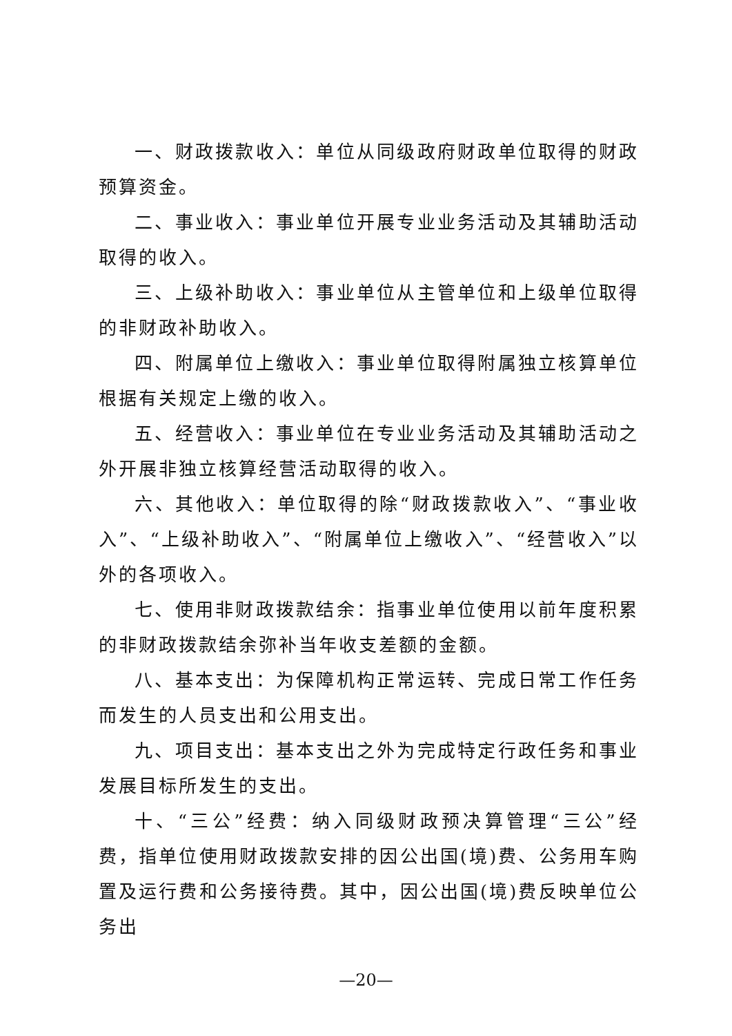一、财政拨款收入：单位从同级政府财政单位取得的财政预算资金。
二、事业收入：事业单位开展专业业务活动及其辅助活动取得的收入。
三、上级补助收入：事业单位从主管单位和上级单位取得的非财政补助收入。
四、附属单位上缴收入：事业单位取得附属独立核算单位根据有关规定上缴的收入。
五、经营收入：事业单位在专业业务活动及其辅助活动之外开展非独立核算经营活动取得的收入。
六、其他收入：单位取得的除“财政拨款收入”、“事业收入”、“上级补助收入”、“附属单位上缴收入”、“经营收入”以外的各项收入。
七、使用非财政拨款结余：指事业单位使用以前年度积累的非财政拨款结余弥补当年收支差额的金额。
八、基本支出：为保障机构正常运转、完成日常工作任务而发生的人员支出和公用支出。
九、项目支出：基本支出之外为完成特定行政任务和事业发展目标所发生的支出。
十、“三公”经费：纳入同级财政预决算管理“三公”经费，指单位使用财政拨款安排的因公出国(境)费、公务用车购置及运行费和公务接待费。其中，因公出国(境)费反映单位公务出
—20—